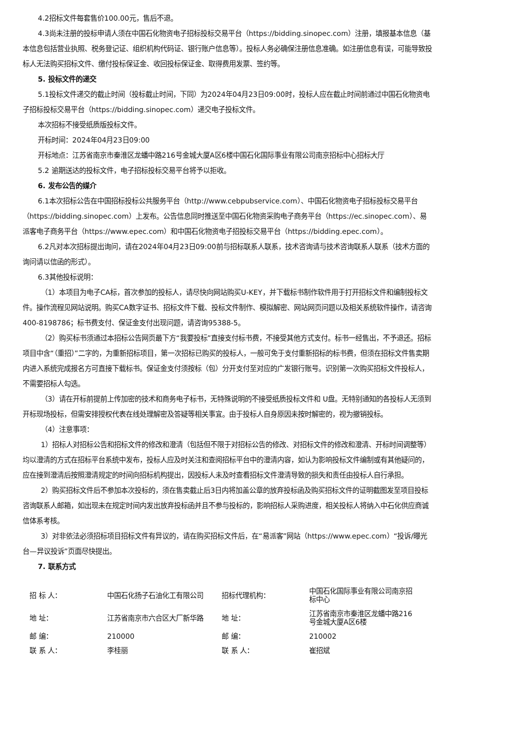4.2招标文件每套售价100.00元，售后不退。
4.3尚未注册的投标申请人须在中国石化物资电子招标投标交易平台（https://bidding.sinopec.com）注册，填报基本信息（基本信息包括营业执照、税务登记证、组织机构代码证、银行账户信息等）。投标人务必确保注册信息准确。如注册信息有误，可能导致投标人无法购买招标文件、缴付投标保证金、收回投标保证金、取得费用发票、签约等。
5. 投标文件的递交
5.1投标文件递交的截止时间（投标截止时间，下同）为2024年04月23日09:00时，投标人应在截止时间前通过中国石化物资电子招标投标交易平台（https://bidding.sinopec.com）递交电子投标文件。
本次招标不接受纸质版投标文件。
开标时间：2024年04月23日09:00
开标地点：江苏省南京市秦淮区龙蟠中路216号金城大厦A区6楼中国石化国际事业有限公司南京招标中心招标大厅
5.2 逾期送达的投标文件，电子招标投标交易平台将予以拒收。
6. 发布公告的媒介
6.1本次招标公告在中国招标投标公共服务平台（http://www.cebpubservice.com）、中国石化物资电子招标投标交易平台（https://bidding.sinopec.com）上发布。公告信息同时推送至中国石化物资采购电子商务平台（https://ec.sinopec.com）、易派客电子商务平台（https://www.epec.com）和中国石化物资电子招投标交易平台（https://bidding.epec.com）。
6.2凡对本次招标提出询问，请在2024年04月23日09:00前与招标联系人联系，技术咨询请与技术咨询联系人联系（技术方面的询问请以信函的形式）。
6.3其他投标说明：
（1）本项目为电子CA标，首次参加的投标人，请尽快向网站购买U-KEY，并下载标书制作软件用于打开招标文件和编制投标文件。操作流程见网站说明。购买CA数字证书、招标文件下载、投标文件制作、模拟解密、网站网页问题以及相关系统软件操作，请咨询400-8198786；标书费支付、保证金支付出现问题，请咨询95388-5。
（2）购买标书须通过本招标公告网页最下方“我要投标”直接支付标书费，不接受其他方式支付。标书一经售出，不予退还。招标项目中含“（重招）”二字的，为重新招标项目，第一次招标已购买的投标人，一般可免于支付重新招标的标书费，但须在招标文件售卖期内进入系统完成报名方可直接下载标书。保证金支付须按标（包）分开支付至对应的广发银行账号。识别第一次购买招标文件投标人，不需要招标人勾选。
（3）请在开标前提前上传加密的技术和商务电子标书，无特殊说明的不接受纸质投标文件和 U盘。无特别通知的各投标人无须到开标现场投标，但需安排授权代表在线处理解密及答疑等相关事宜。由于投标人自身原因未按时解密的，视为撤销投标。
（4）注意事项：
1）招标人对招标公告和招标文件的修改和澄清（包括但不限于对招标公告的修改、对招标文件的修改和澄清、开标时间调整等）均以澄清的方式在招标平台系统中发布，投标人应及时关注和查阅招标平台中的澄清内容，如认为影响投标文件编制或有其他疑问的，应在接到澄清后按照澄清规定的时间向招标机构提出，因投标人未及时查看招标文件澄清导致的损失和责任由投标人自行承担。
2）购买招标文件后不参加本次投标的，须在售卖截止后3日内将加盖公章的放弃投标函及购买招标文件的证明截图发至项目投标咨询联系人邮箱，如出现未在规定时间内发出放弃投标函并且不参与投标的，影响招标人采购进度，相关投标人将纳入中石化供应商诚信体系考核。
3）对非依法必须招标项目招标文件有异议的，请在购买招标文件后，在“易派客”网站（https://www.epec.com）“投诉/曝光台—异议投诉”页面尽快提出。
7. 联系方式
| 招 标 人： | 中国石化扬子石油化工有限公司 | 招标代理机构： | 中国石化国际事业有限公司南京招标中心 |
| 地 址： | 江苏省南京市六合区大厂新华路 | 地 址： | 江苏省南京市秦淮区龙蟠中路216号金城大厦A区6楼 |
| 邮 编： | 210000 | 邮 编： | 210002 |
| 联 系 人： | 李桂丽 | 联 系 人： | 崔招斌 |